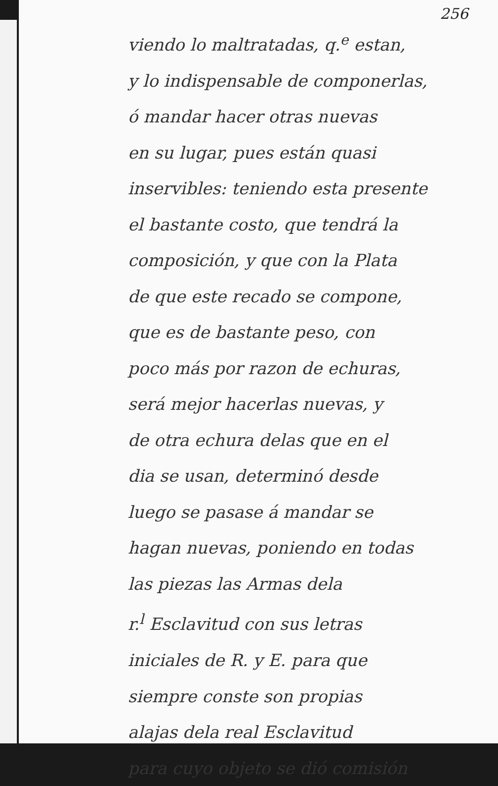256
viendo lo maltratadas, q.<sup>e</sup> estan,
y lo indispensable de componerlas,
ó mandar hacer otras nuevas
en su lugar, pues están quasi
inservibles: teniendo esta presente
el bastante costo, que tendrá la
composición, y que con la Plata
de que este recado se compone,
que es de bastante peso, con
poco más por razon de echuras,
será mejor hacerlas nuevas, y
de otra echura delas que en el
dia se usan, determinó desde
luego se pasase á mandar se
hagan nuevas, poniendo en todas
las piezas las Armas dela
r.<sup>l</sup> Esclavitud con sus letras
iniciales de R. y E. para que
siempre conste son propias
alajas dela real Esclavitud
para cuyo objeto se dió comisión